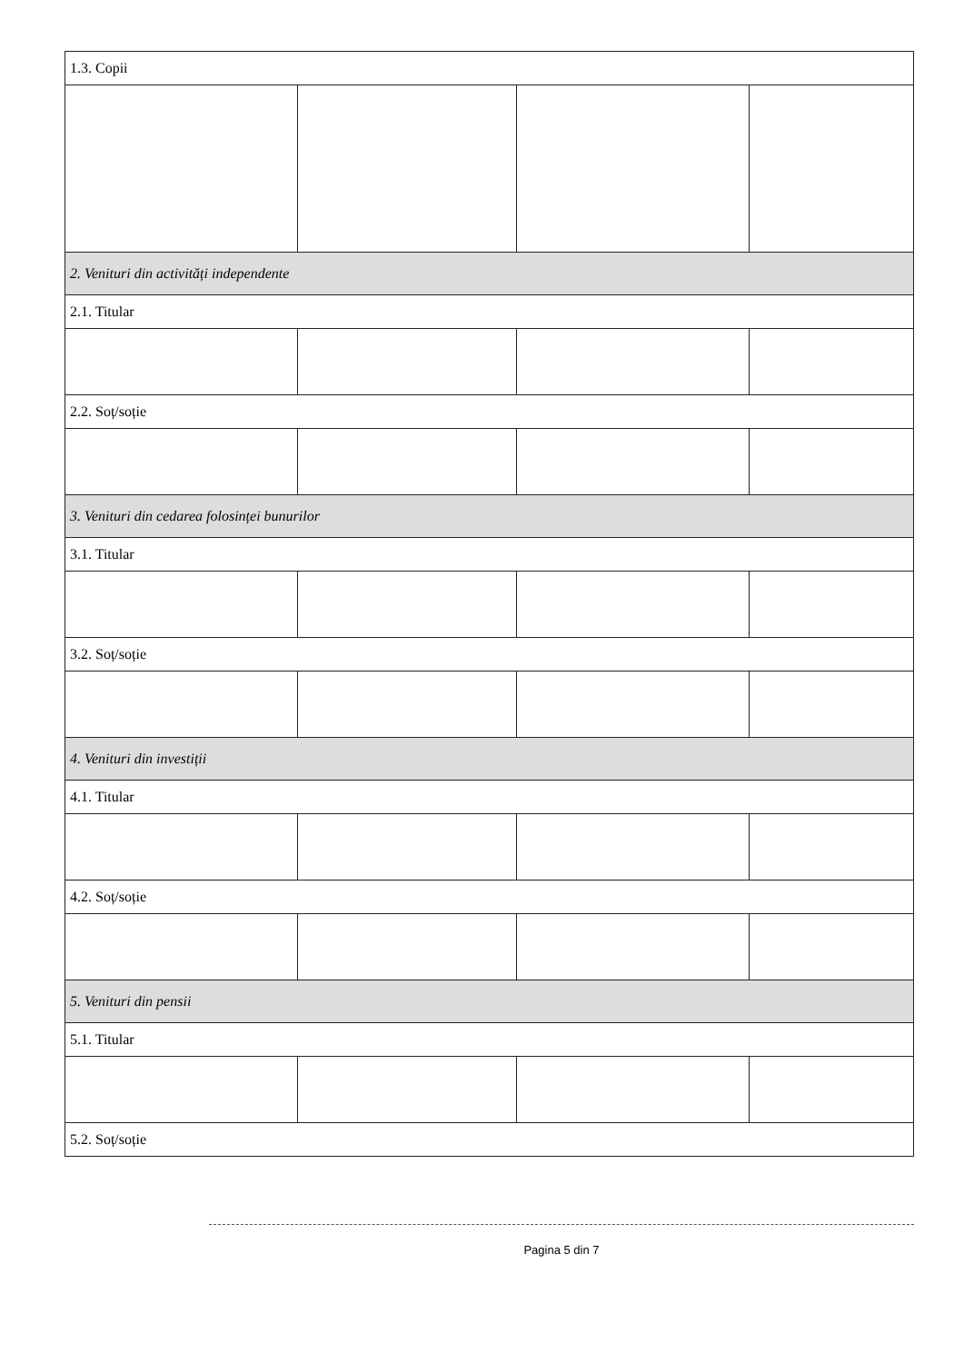| 1.3. Copii | | | |
| 2. Venituri din activități independente | | | |
| 2.1. Titular | | | |
| 2.2. Soț/soție | | | |
| 3. Venituri din cedarea folosinței bunurilor | | | |
| 3.1. Titular | | | |
| 3.2. Soț/soție | | | |
| 4. Venituri din investiții | | | |
| 4.1. Titular | | | |
| 4.2. Soț/soție | | | |
| 5. Venituri din pensii | | | |
| 5.1. Titular | | | |
| 5.2. Soț/soție | | | |
Pagina 5 din 7